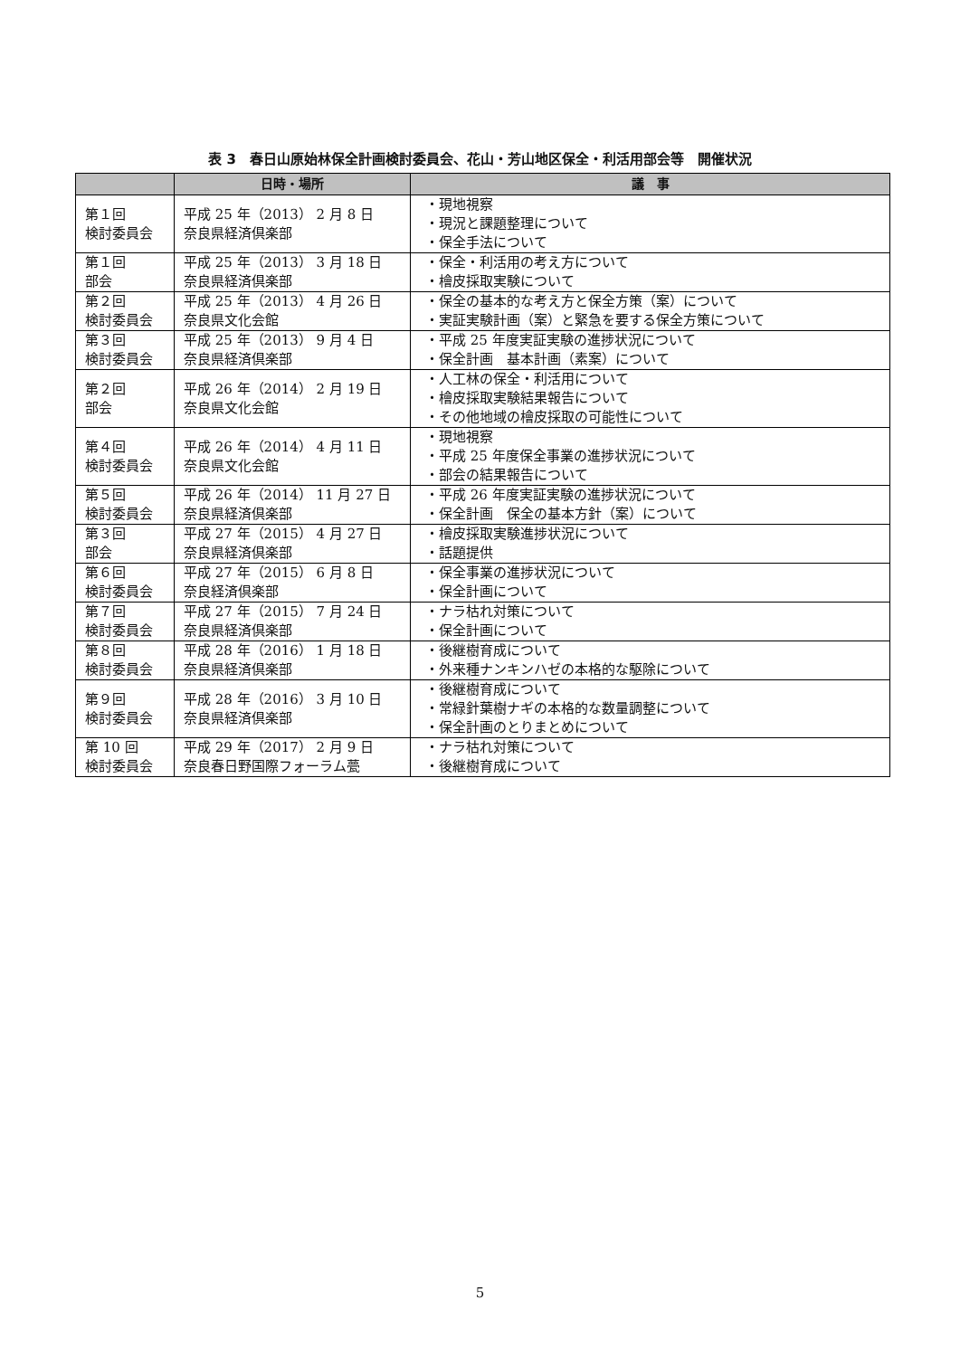表 3　春日山原始林保全計画検討委員会、花山・芳山地区保全・利活用部会等　開催状況
| | 日時・場所 | 議 事 |
| --- | --- | --- |
| 第１回 検討委員会 | 平成 25 年（2013） 2 月 8 日 奈良県経済倶楽部 | ・現地視察 ・現況と課題整理について ・保全手法について |
| 第１回 部会 | 平成 25 年（2013） 3 月 18 日 奈良県経済倶楽部 | ・保全・利活用の考え方について ・檜皮採取実験について |
| 第２回 検討委員会 | 平成 25 年（2013） 4 月 26 日 奈良県文化会館 | ・保全の基本的な考え方と保全方策（案）について ・実証実験計画（案）と緊急を要する保全方策について |
| 第３回 検討委員会 | 平成 25 年（2013） 9 月 4 日 奈良県経済倶楽部 | ・平成 25 年度実証実験の進捗状況について ・保全計画 基本計画（素案）について |
| 第２回 部会 | 平成 26 年（2014） 2 月 19 日 奈良県文化会館 | ・人工林の保全・利活用について ・檜皮採取実験結果報告について ・その他地域の檜皮採取の可能性について |
| 第４回 検討委員会 | 平成 26 年（2014） 4 月 11 日 奈良県文化会館 | ・現地視察 ・平成 25 年度保全事業の進捗状況について ・部会の結果報告について |
| 第５回 検討委員会 | 平成 26 年（2014） 11 月 27 日 奈良県経済倶楽部 | ・平成 26 年度実証実験の進捗状況について ・保全計画 保全の基本方針（案）について |
| 第３回 部会 | 平成 27 年（2015） 4 月 27 日 奈良県経済倶楽部 | ・檜皮採取実験進捗状況について ・話題提供 |
| 第６回 検討委員会 | 平成 27 年（2015） 6 月 8 日 奈良経済倶楽部 | ・保全事業の進捗状況について ・保全計画について |
| 第７回 検討委員会 | 平成 27 年（2015） 7 月 24 日 奈良県経済倶楽部 | ・ナラ枯れ対策について ・保全計画について |
| 第８回 検討委員会 | 平成 28 年（2016） 1 月 18 日 奈良県経済倶楽部 | ・後継樹育成について ・外来種ナンキンハゼの本格的な駆除について |
| 第９回 検討委員会 | 平成 28 年（2016） 3 月 10 日 奈良県経済倶楽部 | ・後継樹育成について ・常緑針葉樹ナギの本格的な数量調整について ・保全計画のとりまとめについて |
| 第 10 回 検討委員会 | 平成 29 年（2017） 2 月 9 日 奈良春日野国際フォーラム甍 | ・ナラ枯れ対策について ・後継樹育成について |
5